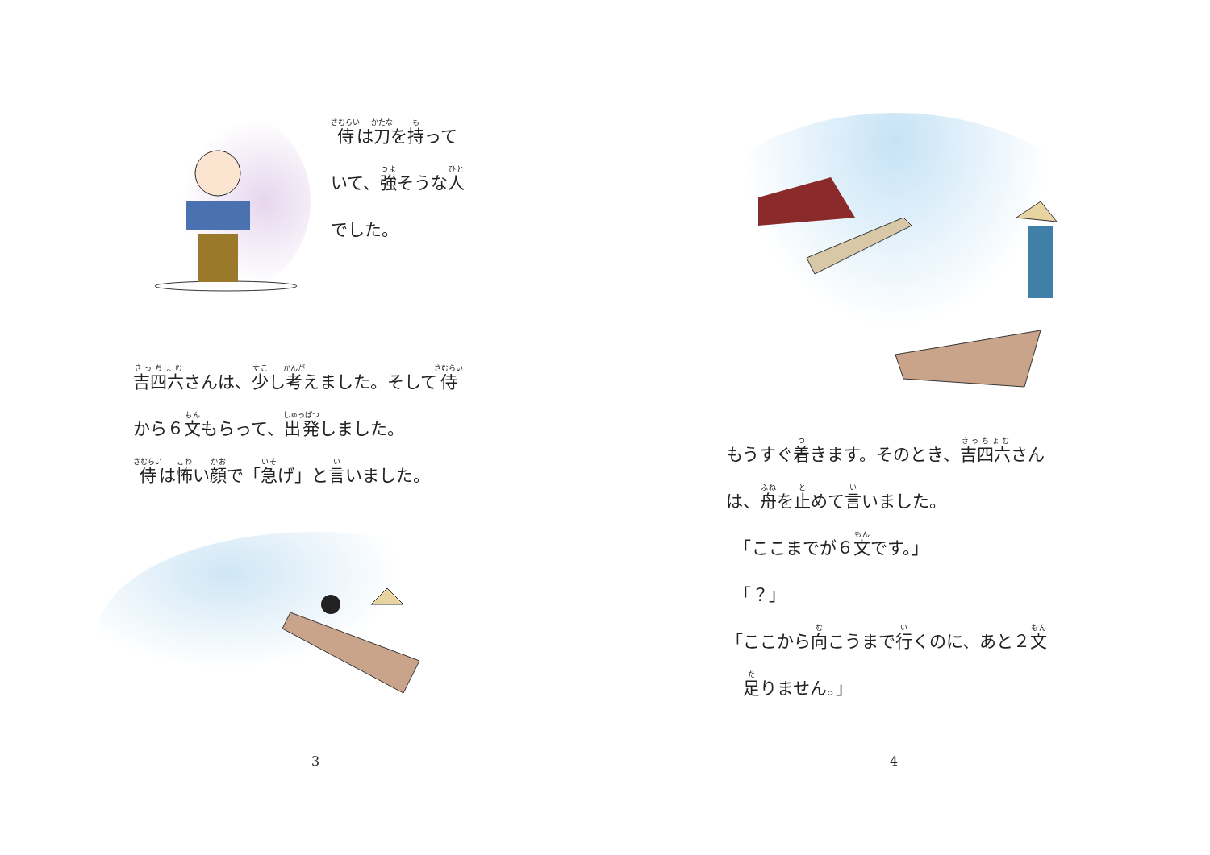侍は刀を持って
いて、強そうな人
でした。
吉四六さんは、少し考えました。そして侍
から６文もらって、出発しました。
侍は怖い顔で「急げ」と言いました。
3
もうすぐ着きます。そのとき、吉四六さん
は、舟を止めて言いました。
　「ここまでが６文です。」
　「？」
「ここから向こうまで行くのに、あと２文
　足りません。」
4